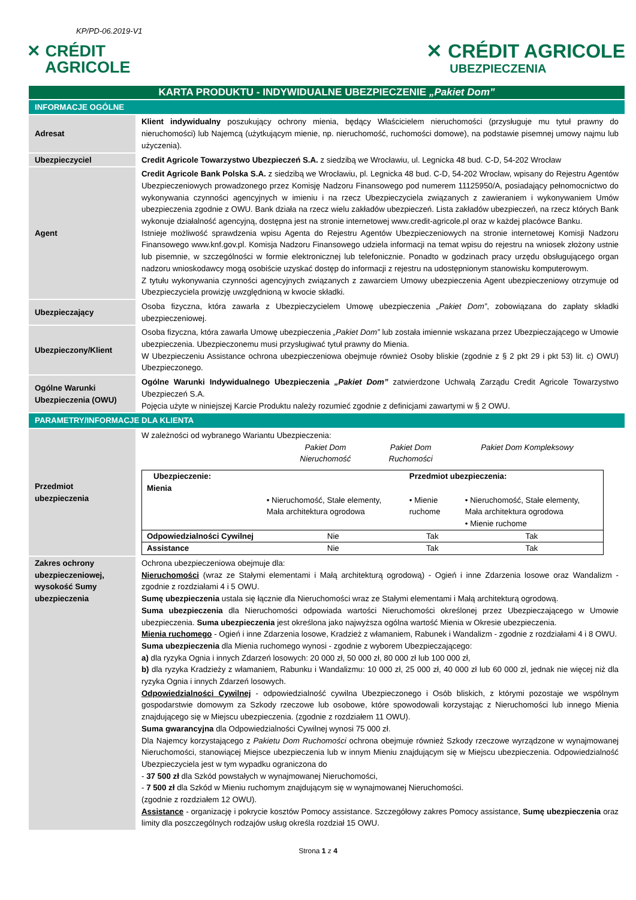KP/PD-06.2019-V1
✕ CRÉDIT
AGRICOLE
✕ CRÉDIT AGRICOLE
UBEZPIECZENIA
| KARTA PRODUKTU - INDYWIDUALNE UBEZPIECZENIE „Pakiet Dom” | |
| INFORMACJE OGÓLNE | |
| Adresat | Klient indywidualny poszukujący ochrony mienia, będący Właścicielem nieruchomości (przysługuje mu tytuł prawny do nieruchomości) lub Najemcą (użytkującym mienie, np. nieruchomość, ruchomości domowe), na podstawie pisemnej umowy najmu lub użyczenia). |
| Ubezpieczyciel | Credit Agricole Towarzystwo Ubezpieczeń S.A. z siedzibą we Wrocławiu, ul. Legnicka 48 bud. C-D, 54-202 Wrocław |
| Agent | Credit Agricole Bank Polska S.A. z siedzibą we Wrocławiu, pl. Legnicka 48 bud. C-D, 54-202 Wrocław, wpisany do Rejestru Agentów Ubezpieczeniowych prowadzonego przez Komisję Nadzoru Finansowego pod numerem 11125950/A, posiadający pełnomocnictwo do wykonywania czynności agencyjnych w imieniu i na rzecz Ubezpieczyciela związanych z zawieraniem i wykonywaniem Umów ubezpieczenia zgodnie z OWU. Bank działa na rzecz wielu zakładów ubezpieczeń. Lista zakładów ubezpieczeń, na rzecz których Bank wykonuje działalność agencyjną, dostępna jest na stronie internetowej www.credit-agricole.pl oraz w każdej placówce Banku. Istnieje możliwość sprawdzenia wpisu Agenta do Rejestru Agentów Ubezpieczeniowych na stronie internetowej Komisji Nadzoru Finansowego www.knf.gov.pl. Komisja Nadzoru Finansowego udziela informacji na temat wpisu do rejestru na wniosek złożony ustnie lub pisemnie, w szczególności w formie elektronicznej lub telefonicznie. Ponadto w godzinach pracy urzędu obsługującego organ nadzoru wnioskodawcy mogą osobiście uzyskać dostęp do informacji z rejestru na udostępnionym stanowisku komputerowym. Z tytułu wykonywania czynności agencyjnych związanych z zawarciem Umowy ubezpieczenia Agent ubezpieczeniowy otrzymuje od Ubezpieczyciela prowizję uwzględnioną w kwocie składki. |
| Ubezpieczający | Osoba fizyczna, która zawarła z Ubezpieczycielem Umowę ubezpieczenia „Pakiet Dom” , zobowiązana do zapłaty składki ubezpieczeniowej. |
| Ubezpieczony/Klient | Osoba fizyczna, która zawarła Umowę ubezpieczenia „Pakiet Dom” lub została imiennie wskazana przez Ubezpieczającego w Umowie ubezpieczenia. Ubezpieczonemu musi przysługiwać tytuł prawny do Mienia. W Ubezpieczeniu Assistance ochrona ubezpieczeniowa obejmuje również Osoby bliskie (zgodnie z § 2 pkt 29 i pkt 53) lit. c) OWU) Ubezpieczonego. |
| Ogólne Warunki Ubezpieczenia (OWU) | Ogólne Warunki Indywidualnego Ubezpieczenia „Pakiet Dom” zatwierdzone Uchwałą Zarządu Credit Agricole Towarzystwo Ubezpieczeń S.A. Pojęcia użyte w niniejszej Karcie Produktu należy rozumieć zgodnie z definicjami zawartymi w § 2 OWU. |
| PARAMETRY/INFORMACJE DLA KLIENTA | |
| Przedmiot ubezpieczenia | W zależności od wybranego Wariantu Ubezpieczenia: / / Pakiet Dom Nieruchomość / Pakiet Dom Ruchomości / Pakiet Dom Kompleksowy / / Ubezpieczenie: Mienia / / Przedmiot ubezpieczenia: / / / / • Nieruchomość, Stałe elementy, Mała architektura ogrodowa / • Mienie ruchome / • Nieruchomość, Stałe elementy, Mała architektura ogrodowa • Mienie ruchome / / Odpowiedzialności Cywilnej / Nie / Tak / Tak / / Assistance / Nie / Tak / Tak / |
| Zakres ochrony ubezpieczeniowej, wysokość Sumy ubezpieczenia | Ochrona ubezpieczeniowa obejmuje dla: Nieruchomości (wraz ze Stałymi elementami i Małą architekturą ogrodową) - Ogień i inne Zdarzenia losowe oraz Wandalizm - zgodnie z rozdziałami 4 i 5 OWU. Sumę ubezpieczenia ustala się łącznie dla Nieruchomości wraz ze Stałymi elementami i Małą architekturą ogrodową. Suma ubezpieczenia dla Nieruchomości odpowiada wartości Nieruchomości określonej przez Ubezpieczającego w Umowie ubezpieczenia. Suma ubezpieczenia jest określona jako najwyższa ogólna wartość Mienia w Okresie ubezpieczenia. Mienia ruchomego - Ogień i inne Zdarzenia losowe, Kradzież z włamaniem, Rabunek i Wandalizm - zgodnie z rozdziałami 4 i 8 OWU. Suma ubezpieczenia dla Mienia ruchomego wynosi - zgodnie z wyborem Ubezpieczającego: a) dla ryzyka Ognia i innych Zdarzeń losowych: 20 000 zł, 50 000 zł, 80 000 zł lub 100 000 zł, b) dla ryzyka Kradzieży z włamaniem, Rabunku i Wandalizmu: 10 000 zł, 25 000 zł, 40 000 zł lub 60 000 zł, jednak nie więcej niż dla ryzyka Ognia i innych Zdarzeń losowych. Odpowiedzialności Cywilnej - odpowiedzialność cywilna Ubezpieczonego i Osób bliskich, z którymi pozostaje we wspólnym gospodarstwie domowym za Szkody rzeczowe lub osobowe, które spowodowali korzystając z Nieruchomości lub innego Mienia znajdującego się w Miejscu ubezpieczenia. (zgodnie z rozdziałem 11 OWU). Suma gwarancyjna dla Odpowiedzialności Cywilnej wynosi 75 000 zł. Dla Najemcy korzystającego z Pakietu Dom Ruchomości ochrona obejmuje również Szkody rzeczowe wyrządzone w wynajmowanej Nieruchomości, stanowiącej Miejsce ubezpieczenia lub w innym Mieniu znajdującym się w Miejscu ubezpieczenia. Odpowiedzialność Ubezpieczyciela jest w tym wypadku ograniczona do - 37 500 zł dla Szkód powstałych w wynajmowanej Nieruchomości, - 7 500 zł dla Szkód w Mieniu ruchomym znajdującym się w wynajmowanej Nieruchomości. (zgodnie z rozdziałem 12 OWU). Assistance - organizację i pokrycie kosztów Pomocy assistance. Szczegółowy zakres Pomocy assistance, Sumę ubezpieczenia oraz limity dla poszczególnych rodzajów usług określa rozdział 15 OWU. |
Strona 1 z 4